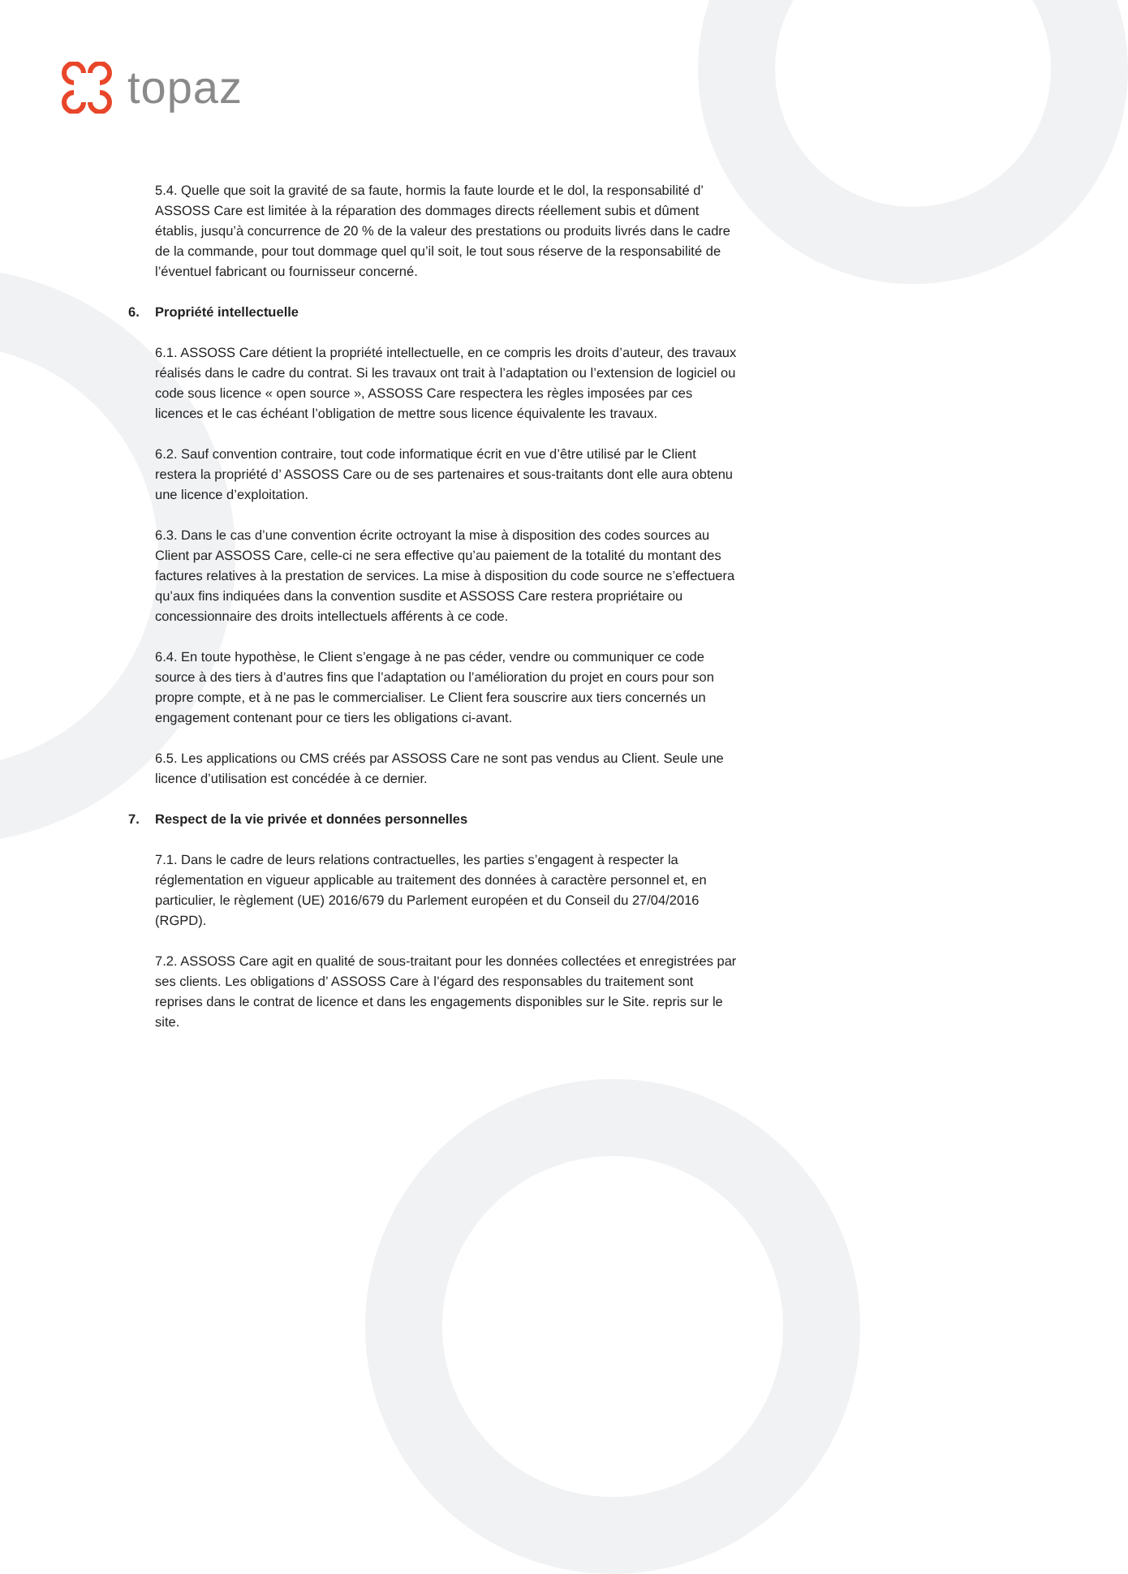topaz
5.4. Quelle que soit la gravité de sa faute, hormis la faute lourde et le dol, la responsabilité d’ ASSOSS Care est limitée à la réparation des dommages directs réellement subis et dûment établis, jusqu’à concurrence de 20 % de la valeur des prestations ou produits livrés dans le cadre de la commande, pour tout dommage quel qu’il soit, le tout sous réserve de la responsabilité de l’éventuel fabricant ou fournisseur concerné.
6. Propriété intellectuelle
6.1. ASSOSS Care détient la propriété intellectuelle, en ce compris les droits d’auteur, des travaux réalisés dans le cadre du contrat. Si les travaux ont trait à l’adaptation ou l’extension de logiciel ou code sous licence « open source », ASSOSS Care respectera les règles imposées par ces licences et le cas échéant l’obligation de mettre sous licence équivalente les travaux.
6.2. Sauf convention contraire, tout code informatique écrit en vue d’être utilisé par le Client restera la propriété d’ ASSOSS Care ou de ses partenaires et sous-traitants dont elle aura obtenu une licence d’exploitation.
6.3. Dans le cas d’une convention écrite octroyant la mise à disposition des codes sources au Client par ASSOSS Care, celle-ci ne sera effective qu’au paiement de la totalité du montant des factures relatives à la prestation de services. La mise à disposition du code source ne s’effectuera qu’aux fins indiquées dans la convention susdite et ASSOSS Care restera propriétaire ou concessionnaire des droits intellectuels afférents à ce code.
6.4. En toute hypothèse, le Client s’engage à ne pas céder, vendre ou communiquer ce code source à des tiers à d’autres fins que l’adaptation ou l’amélioration du projet en cours pour son propre compte, et à ne pas le commercialiser. Le Client fera souscrire aux tiers concernés un engagement contenant pour ce tiers les obligations ci-avant.
6.5. Les applications ou CMS créés par ASSOSS Care ne sont pas vendus au Client. Seule une licence d’utilisation est concédée à ce dernier.
7. Respect de la vie privée et données personnelles
7.1. Dans le cadre de leurs relations contractuelles, les parties s’engagent à respecter la réglementation en vigueur applicable au traitement des données à caractère personnel et, en particulier, le règlement (UE) 2016/679 du Parlement européen et du Conseil du 27/04/2016 (RGPD).
7.2. ASSOSS Care agit en qualité de sous-traitant pour les données collectées et enregistrées par ses clients. Les obligations d’ ASSOSS Care à l’égard des responsables du traitement sont reprises dans le contrat de licence et dans les engagements disponibles sur le Site. repris sur le site.